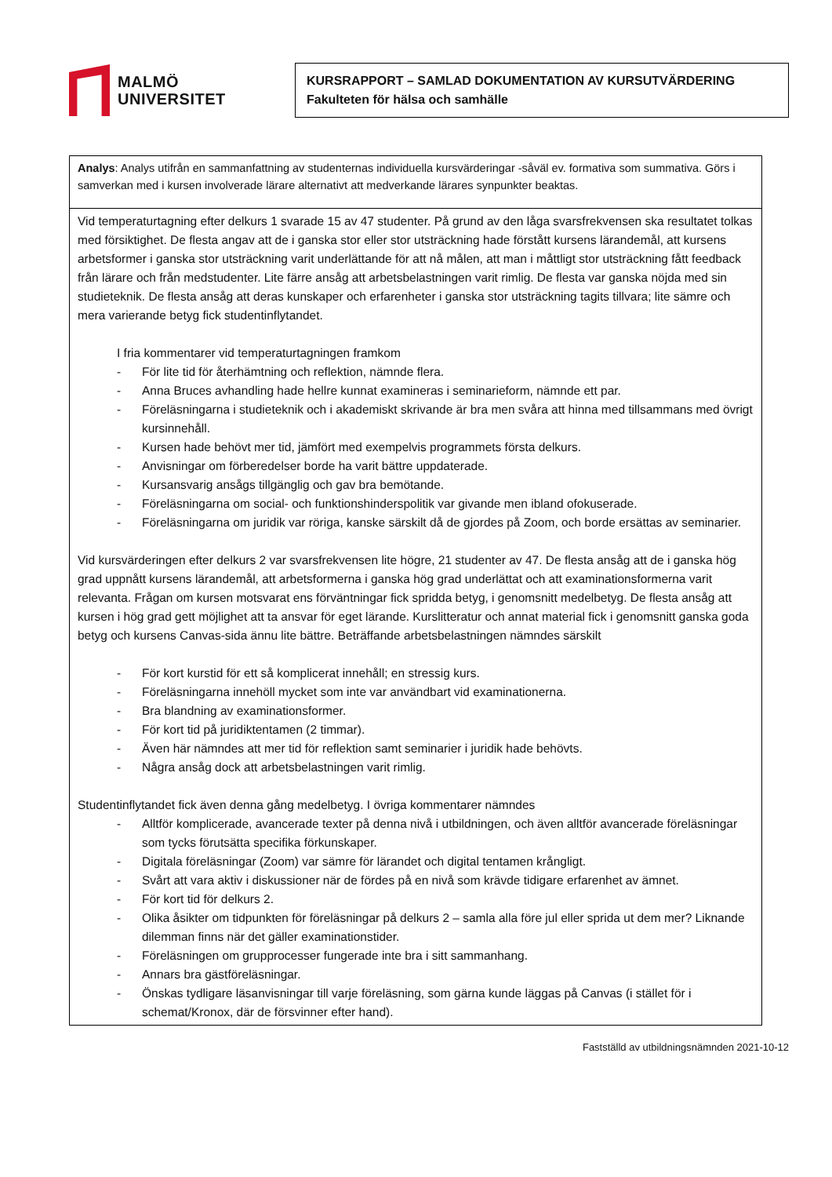MALMÖ
UNIVERSITET
KURSRAPPORT – SAMLAD DOKUMENTATION AV KURSUTVÄRDERING
Fakulteten för hälsa och samhälle
| Analys : Analys utifrån en sammanfattning av studenternas individuella kursvärderingar -såväl ev. formativa som summativa. Görs i samverkan med i kursen involverade lärare alternativt att medverkande lärares synpunkter beaktas. |
| Vid temperaturtagning efter delkurs 1 svarade 15 av 47 studenter. På grund av den låga svarsfrekvensen ska resultatet tolkas med försiktighet. De flesta angav att de i ganska stor eller stor utsträckning hade förstått kursens lärandemål, att kursens arbetsformer i ganska stor utsträckning varit underlättande för att nå målen, att man i måttligt stor utsträckning fått feedback från lärare och från medstudenter. Lite färre ansåg att arbetsbelastningen varit rimlig. De flesta var ganska nöjda med sin studieteknik. De flesta ansåg att deras kunskaper och erfarenheter i ganska stor utsträckning tagits tillvara; lite sämre och mera varierande betyg fick studentinflytandet. I fria kommentarer vid temperaturtagningen framkom - För lite tid för återhämtning och reflektion, nämnde flera. - Anna Bruces avhandling hade hellre kunnat examineras i seminarieform, nämnde ett par. - Föreläsningarna i studieteknik och i akademiskt skrivande är bra men svåra att hinna med tillsammans med övrigt kursinnehåll. - Kursen hade behövt mer tid, jämfört med exempelvis programmets första delkurs. - Anvisningar om förberedelser borde ha varit bättre uppdaterade. - Kursansvarig ansågs tillgänglig och gav bra bemötande. - Föreläsningarna om social- och funktionshinderspolitik var givande men ibland ofokuserade. - Föreläsningarna om juridik var röriga, kanske särskilt då de gjordes på Zoom, och borde ersättas av seminarier. Vid kursvärderingen efter delkurs 2 var svarsfrekvensen lite högre, 21 studenter av 47. De flesta ansåg att de i ganska hög grad uppnått kursens lärandemål, att arbetsformerna i ganska hög grad underlättat och att examinationsformerna varit relevanta. Frågan om kursen motsvarat ens förväntningar fick spridda betyg, i genomsnitt medelbetyg. De flesta ansåg att kursen i hög grad gett möjlighet att ta ansvar för eget lärande. Kurslitteratur och annat material fick i genomsnitt ganska goda betyg och kursens Canvas-sida ännu lite bättre. Beträffande arbetsbelastningen nämndes särskilt - För kort kurstid för ett så komplicerat innehåll; en stressig kurs. - Föreläsningarna innehöll mycket som inte var användbart vid examinationerna. - Bra blandning av examinationsformer. - För kort tid på juridiktentamen (2 timmar). - Även här nämndes att mer tid för reflektion samt seminarier i juridik hade behövts. - Några ansåg dock att arbetsbelastningen varit rimlig. Studentinflytandet fick även denna gång medelbetyg. I övriga kommentarer nämndes - Alltför komplicerade, avancerade texter på denna nivå i utbildningen, och även alltför avancerade föreläsningar som tycks förutsätta specifika förkunskaper. - Digitala föreläsningar (Zoom) var sämre för lärandet och digital tentamen krångligt. - Svårt att vara aktiv i diskussioner när de fördes på en nivå som krävde tidigare erfarenhet av ämnet. - För kort tid för delkurs 2. - Olika åsikter om tidpunkten för föreläsningar på delkurs 2 – samla alla före jul eller sprida ut dem mer? Liknande dilemman finns när det gäller examinationstider. - Föreläsningen om grupprocesser fungerade inte bra i sitt sammanhang. - Annars bra gästföreläsningar. - Önskas tydligare läsanvisningar till varje föreläsning, som gärna kunde läggas på Canvas (i stället för i schemat/Kronox, där de försvinner efter hand). |
Fastställd av utbildningsnämnden 2021-10-12